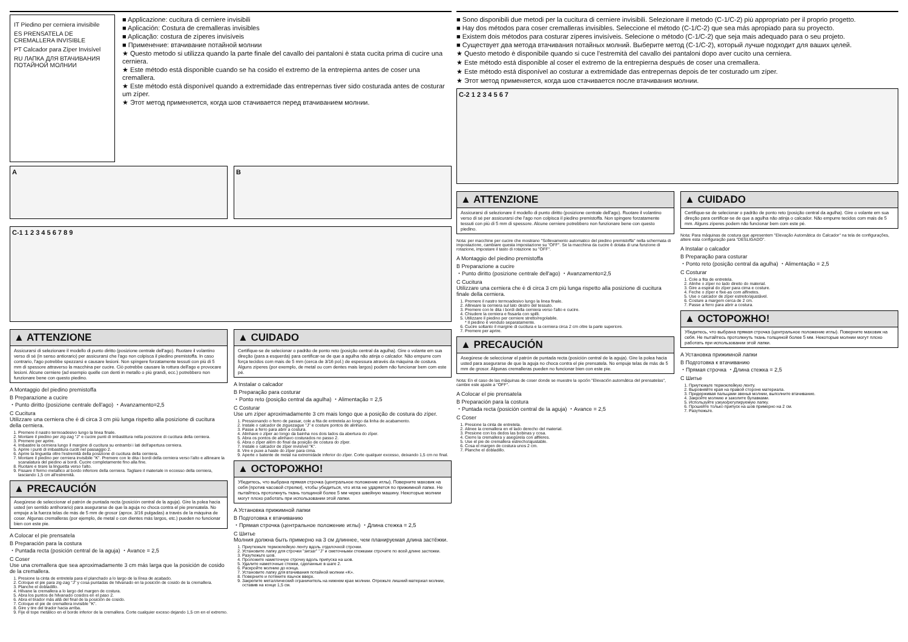IT Piedino per cerniera invisibile
ES PRENSATELA DE CREMALLERA INVISIBLE
PT Calcador para Zíper Invisível
RU ЛАПКА ДЛЯ ВТАЧИВАНИЯ ПОТАЙНОЙ МОЛНИИ
■ Applicazione: cucitura di cerniere invisibili
■ Aplicación: Costura de cremalleras invisibles
■ Aplicação: costura de zíperes invisíveis
■ Применение: втачивание потайной молнии
★ Questo metodo si utilizza quando la parte finale del cavallo dei pantaloni è stata cucita prima di cucire una cerniera.
★ Este método está disponible cuando se ha cosido el extremo de la entrepierna antes de coser una cremallera.
★ Este método está disponível quando a extremidade das entrepernas tiver sido costurada antes de costurar um zíper.
★ Этот метод применяется, когда шов стачивается перед втачиванием молнии.
A B
C-1 1 2 3 4 5 6 7 8 9
▲ ATTENZIONE
Assicurarsi di selezionare il modello di punto diritto (posizione centrale dell'ago). Ruotare il volantino verso di sé (in senso antiorario) per assicurarsi che l'ago non colpisca il piedino premistoffa. In caso contrario, l'ago potrebbe spezzarsi e causare lesioni. Non spingere forzatamente tessuti con più di 5 mm di spessore attraverso la macchina per cucire. Ciò potrebbe causare la rottura dell'ago e provocare lesioni. Alcune cerniere (ad esempio quelle con denti in metallo o più grandi, ecc.) potrebbero non funzionare bene con questo piedino.
A Montaggio del piedino premistoffa
B Preparazione a cucire
・Punto diritto (posizione centrale dell'ago) ・Avanzamento=2,5
C Cucitura
Utilizzare una cerniera che è di circa 3 cm più lunga rispetto alla posizione di cucitura della cerniera.
1. Premere il nastro termoadesivo lungo la linea finale.
2. Montare il piedino per zig-zag "J" e cucire punti di imbastitura nella posizione di cucitura della cerniera.
3. Premere per aprire.
4. Imbastire la cerniera lungo il margine di cucitura su entrambi i lati dell'apertura cerniera.
5. Aprire i punti di imbastitura cuciti nel passaggio 2.
6. Aprire la linguetta oltre l'estremità della posizione di cucitura della cerniera.
7. Montare il piedino per cerniera invisibile "K". Premere con le dita i bordi della cerniera verso l'alto e allineare la scanalatura del piedino ai bordi. Cucire completamente fino alla fine.
8. Ruotare e tirare la linguetta verso l'alto.
9. Fissare il fermo metallico al bordo inferiore della cerniera. Tagliare il materiale in eccesso della cerniera, lasciando 1,5 cm all'estremità.
▲ PRECAUCIÓN
Asegúrese de seleccionar el patrón de puntada recta (posición central de la aguja). Gire la polea hacia usted (en sentido antihorario) para asegurarse de que la aguja no choca contra el pie prensatela. No empuje a la fuerza telas de más de 5 mm de grosor (aprox. 3/16 pulgadas) a través de la máquina de coser. Algunas cremalleras (por ejemplo, de metal o con dientes más largos, etc.) pueden no funcionar bien con este pie.
A Colocar el pie prensatela
B Preparación para la costura
・Puntada recta (posición central de la aguja) ・Avance = 2,5
C Coser
Use una cremallera que sea aproximadamente 3 cm más larga que la posición de cosido de la cremallera.
1. Presione la cinta de entretela para el planchado a lo largo de la línea de acabado.
2. Coloque el pie para zig-zag "J" y cosa puntadas de hilvanado en la posición de cosido de la cremallera.
3. Planche el dobladillo.
4. Hilvane la cremallera a lo largo del margen de costura.
5. Abra los puntos de hilvanado cosidos en el paso 2.
6. Abra el tirador más allá del final de la posición de cosido.
7. Coloque el pie de cremallera invisible "K".
8. Gire y tire del tirador hacia arriba.
9. Fije el tope metálico en el borde inferior de la cremallera. Corte cualquier exceso dejando 1,5 cm en el extremo.
▲ CUIDADO
Certifique-se de selecionar o padrão de ponto reto (posição central da agulha). Gire o volante em sua direção (para a esquerda) para certificar-se de que a agulha não atinja o calcador. Não empurre com força tecidos com mais de 5 mm (cerca de 3/16 pol.) de espessura através da máquina de costura. Alguns zíperes (por exemplo, de metal ou com dentes mais largos) podem não funcionar bem com este pé.
A Instalar o calcador
B Preparação para costurar
・Ponto reto (posição central da agulha) ・Alimentação = 2,5
C Costurar
Use um zíper aproximadamente 3 cm mais longo que a posição de costura do zíper.
1. Pressionando o ferro de passar, cole a fita de entretela ao longo da linha de acabamento.
2. Instale o calcador de ziguezague "J" e costure pontos de alinhavo.
3. Passe a ferro para abrir a costura.
4. Alinhave o zíper ao longo da bainha nos dois lados da abertura do zíper.
5. Abra os pontos de alinhavo costurados no passo 2.
6. Abra o zíper além do final da posição de costura do zíper.
7. Instale o calcador de zíper invisível "K".
8. Vire e puxe a haste do zíper para cima.
9. Aperte o batente de metal na extremidade inferior do zíper. Corte qualquer excesso, deixando 1,5 cm no final.
▲ ОСТОРОЖНО!
Убедитесь, что выбрана прямая строчка (центральное положение иглы). Поверните маховик на себя (против часовой стрелки), чтобы убедиться, что игла не ударяется по прижимной лапке. Не пытайтесь протолкнуть ткань толщиной более 5 мм через швейную машину. Некоторые молнии могут плохо работать при использовании этой лапки.
A Установка прижимной лапки
B Подготовка к втачиванию
・Прямая строчка (центральное положение иглы) ・Длина стежка = 2,5
C Шитье
Молния должна быть примерно на 3 см длиннее, чем планируемая длина застёжки.
1. Приутюжьте термоклейкую ленту вдоль отделочной строчки.
2. Установите лапку для строчки "зигзаг" "J" и сметочными стежками строчите по всей длине застежки.
3. Разутюжьте шов.
4. Проложите наметочную строчку вдоль припуска на шов.
5. Удалите наметочные стежки, сделанные в шаге 2.
6. Раскройте молнию до конца.
7. Установите лапку для втачивания потайной молнии «K».
8. Поверните и потяните язычок вверх.
9. Закрепите металлический ограничитель на нижнем крае молнии. Отрежьте лишний материал молнии, оставив на конце 1,5 см.
■ Sono disponibili due metodi per la cucitura di cerniere invisibili. Selezionare il metodo (C-1/C-2) più appropriato per il proprio progetto.
■ Hay dos métodos para coser cremalleras invisibles. Seleccione el método (C-1/C-2) que sea más apropiado para su proyecto.
■ Existem dois métodos para costurar zíperes invisíveis. Selecione o método (C-1/C-2) que seja mais adequado para o seu projeto.
■ Существует два метода втачивания потайных молний. Выберите метод (C-1/C-2), который лучше подходит для ваших целей.
★ Questo metodo è disponibile quando si cuce l'estremità del cavallo dei pantaloni dopo aver cucito una cerniera.
★ Este método está disponible al coser el extremo de la entrepierna después de coser una cremallera.
★ Este método está disponível ao costurar a extremidade das entrepernas depois de ter costurado um zíper.
★ Этот метод применяется, когда шов стачивается после втачивания молнии.
C-2 1 2 3 4 5 6 7
▲ ATTENZIONE
Assicurarsi di selezionare il modello di punto diritto (posizione centrale dell'ago). Ruotare il volantino verso di sé per assicurarsi che l'ago non colpisca il piedino premistoffa. Non spingere forzatamente tessuti con più di 5 mm di spessore. Alcune cerniere potrebbero non funzionare bene con questo piedino.
Nota: per macchine per cucire che mostrano "Sollevamento automatico del piedino premistoffa" nella schermata di impostazione, cambiare questa impostazione su "OFF". Se la macchina da cucire è dotata di una funzione di rotazione, impostare il tasto di rotazione su "OFF".
A Montaggio del piedino premistoffa
B Preparazione a cucire
・Punto diritto (posizione centrale dell'ago) ・Avanzamento=2,5
C Cucitura
Utilizzare una cerniera che è di circa 3 cm più lunga rispetto alla posizione di cucitura finale della cerniera.
1. Premere il nastro termoadesivo lungo la linea finale.
2. Allineare la cerniera sul lato destro del tessuto.
3. Premere con le dita i bordi della cerniera verso l'alto e cucire.
4. Chiudere la cerniera e fissarla con spilli.
5. Utilizzare il piedino per cerniere stretto/regolabile.
* Il piedino è venduto separatamente.
6. Cucire soltanto il margine di cucitura e la cerniera circa 2 cm oltre la parte superiore.
7. Premere per aprire.
▲ PRECAUCIÓN
Asegúrese de seleccionar el patrón de puntada recta (posición central de la aguja). Gire la polea hacia usted para asegurarse de que la aguja no choca contra el pie prensatela. No empuje telas de más de 5 mm de grosor. Algunas cremalleras pueden no funcionar bien con este pie.
Nota: En el caso de las máquinas de coser donde se muestre la opción "Elevación automática del prensatelas", cambie este ajuste a "OFF".
A Colocar el pie prensatela
B Preparación para la costura
・Puntada recta (posición central de la aguja) ・Avance = 2,5
C Coser
1. Presione la cinta de entretela.
2. Alinee la cremallera en el lado derecho del material.
3. Presione con los dedos las bobinas y cosa.
4. Cierre la cremallera y asegúrela con alfileres.
5. Use el pie de cremallera estrecho/ajustable.
6. Cosa el margen de costura unos 2 cm.
7. Planche el dobladillo.
▲ CUIDADO
Certifique-se de selecionar o padrão de ponto reto (posição central da agulha). Gire o volante em sua direção para certificar-se de que a agulha não atinja o calcador. Não empurre tecidos com mais de 5 mm. Alguns zíperes podem não funcionar bem com este pé.
Nota: Para máquinas de costura que apresentem "Elevação Automática do Calcador" na tela de configurações, altere esta configuração para "DESLIGADO".
A Instalar o calcador
B Preparação para costurar
・Ponto reto (posição central da agulha) ・Alimentação = 2,5
C Costurar
1. Cole a fita de entretela.
2. Alinhe o zíper no lado direito do material.
3. Gire a espiral do zíper para cima e costure.
4. Feche o zíper e fixe-as com alfinetes.
5. Use o calcador de zíper estreito/ajustável.
6. Costure a margem cerca de 2 cm.
7. Passe a ferro para abrir a costura.
▲ ОСТОРОЖНО!
Убедитесь, что выбрана прямая строчка (центральное положение иглы). Поверните маховик на себя. Не пытайтесь протолкнуть ткань толщиной более 5 мм. Некоторые молнии могут плохо работать при использовании этой лапки.
A Установка прижимной лапки
B Подготовка к втачиванию
・Прямая строчка ・Длина стежка = 2,5
C Шитье
1. Приутюжьте термоклейкую ленту.
2. Выровняйте края на правой стороне материала.
3. Придерживая пальцами звенья молнии, выполните втачивание.
4. Закройте молнию и заколите булавками.
5. Используйте узкую/регулируемую лапку.
6. Прошейте только припуск на шов примерно на 2 см.
7. Разутюжьте.